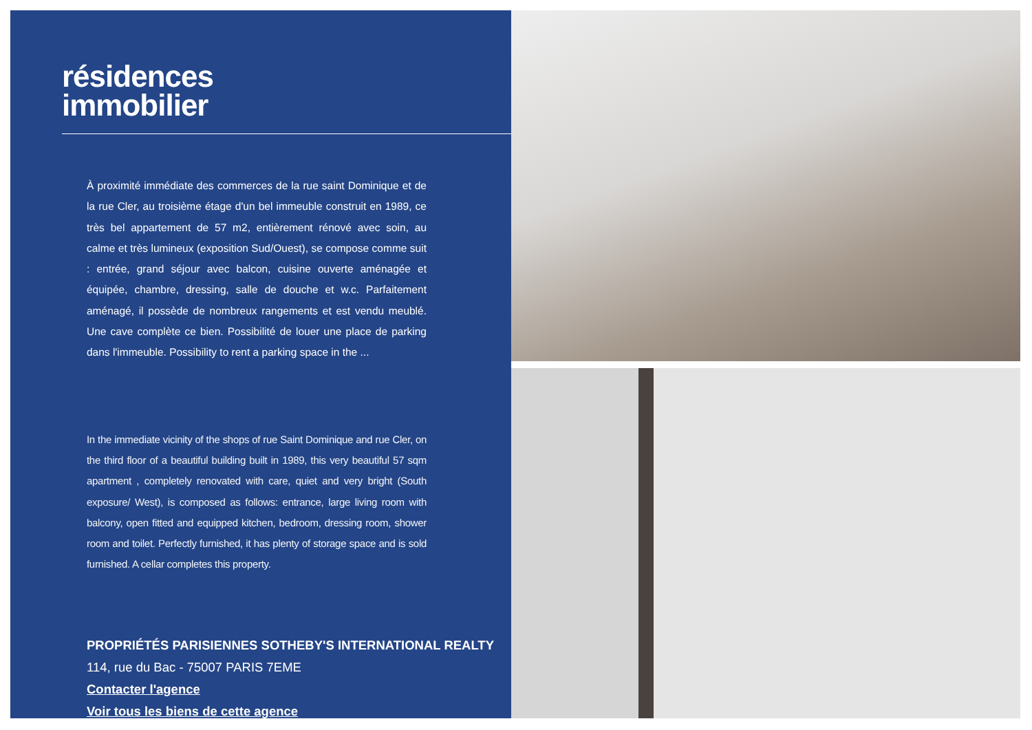résidences
immobilier
À proximité immédiate des commerces de la rue saint Dominique et de la rue Cler, au troisième étage d'un bel immeuble construit en 1989, ce très bel appartement de 57 m2, entièrement rénové avec soin, au calme et très lumineux (exposition Sud/Ouest), se compose comme suit : entrée, grand séjour avec balcon, cuisine ouverte aménagée et équipée, chambre, dressing, salle de douche et w.c. Parfaitement aménagé, il possède de nombreux rangements et est vendu meublé. Une cave complète ce bien. Possibilité de louer une place de parking dans l'immeuble. Possibility to rent a parking space in the ...
In the immediate vicinity of the shops of rue Saint Dominique and rue Cler, on the third floor of a beautiful building built in 1989, this very beautiful 57 sqm apartment , completely renovated with care, quiet and very bright (South exposure/ West), is composed as follows: entrance, large living room with balcony, open fitted and equipped kitchen, bedroom, dressing room, shower room and toilet. Perfectly furnished, it has plenty of storage space and is sold furnished. A cellar completes this property.
PROPRIÉTÉS PARISIENNES SOTHEBY'S INTERNATIONAL REALTY
114, rue du Bac - 75007 PARIS 7EME
Contacter l'agence
Voir tous les biens de cette agence